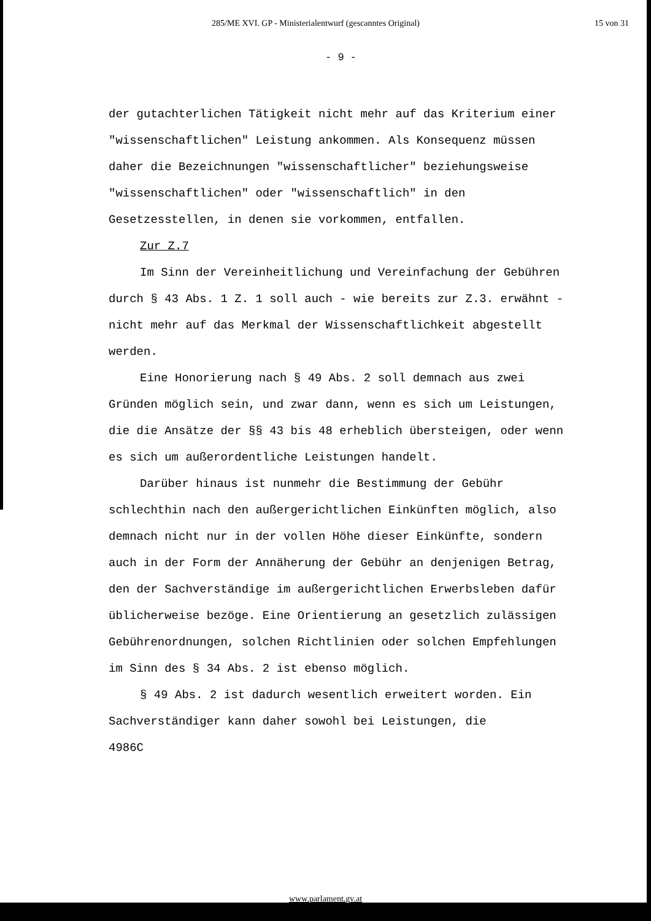285/ME XVI. GP - Ministerialentwurf (gescanntes Original) 15 von 31
- 9 -
der gutachterlichen Tätigkeit nicht mehr auf das Kriterium einer "wissenschaftlichen" Leistung ankommen. Als Konsequenz müssen daher die Bezeichnungen "wissenschaftlicher" beziehungsweise "wissenschaftlichen" oder "wissenschaftlich" in den Gesetzesstellen, in denen sie vorkommen, entfallen.
Zur Z.7
Im Sinn der Vereinheitlichung und Vereinfachung der Gebühren durch § 43 Abs. 1 Z. 1 soll auch - wie bereits zur Z.3. erwähnt - nicht mehr auf das Merkmal der Wissenschaftlichkeit abgestellt werden.
Eine Honorierung nach § 49 Abs. 2 soll demnach aus zwei Gründen möglich sein, und zwar dann, wenn es sich um Leistungen, die die Ansätze der §§ 43 bis 48 erheblich übersteigen, oder wenn es sich um außerordentliche Leistungen handelt.
Darüber hinaus ist nunmehr die Bestimmung der Gebühr schlechthin nach den außergerichtlichen Einkünften möglich, also demnach nicht nur in der vollen Höhe dieser Einkünfte, sondern auch in der Form der Annäherung der Gebühr an denjenigen Betrag, den der Sachverständige im außergerichtlichen Erwerbsleben dafür üblicherweise bezöge. Eine Orientierung an gesetzlich zulässigen Gebührenordnungen, solchen Richtlinien oder solchen Empfehlungen im Sinn des § 34 Abs. 2 ist ebenso möglich.
§ 49 Abs. 2 ist dadurch wesentlich erweitert worden. Ein Sachverständiger kann daher sowohl bei Leistungen, die
4986C
www.parlament.gv.at